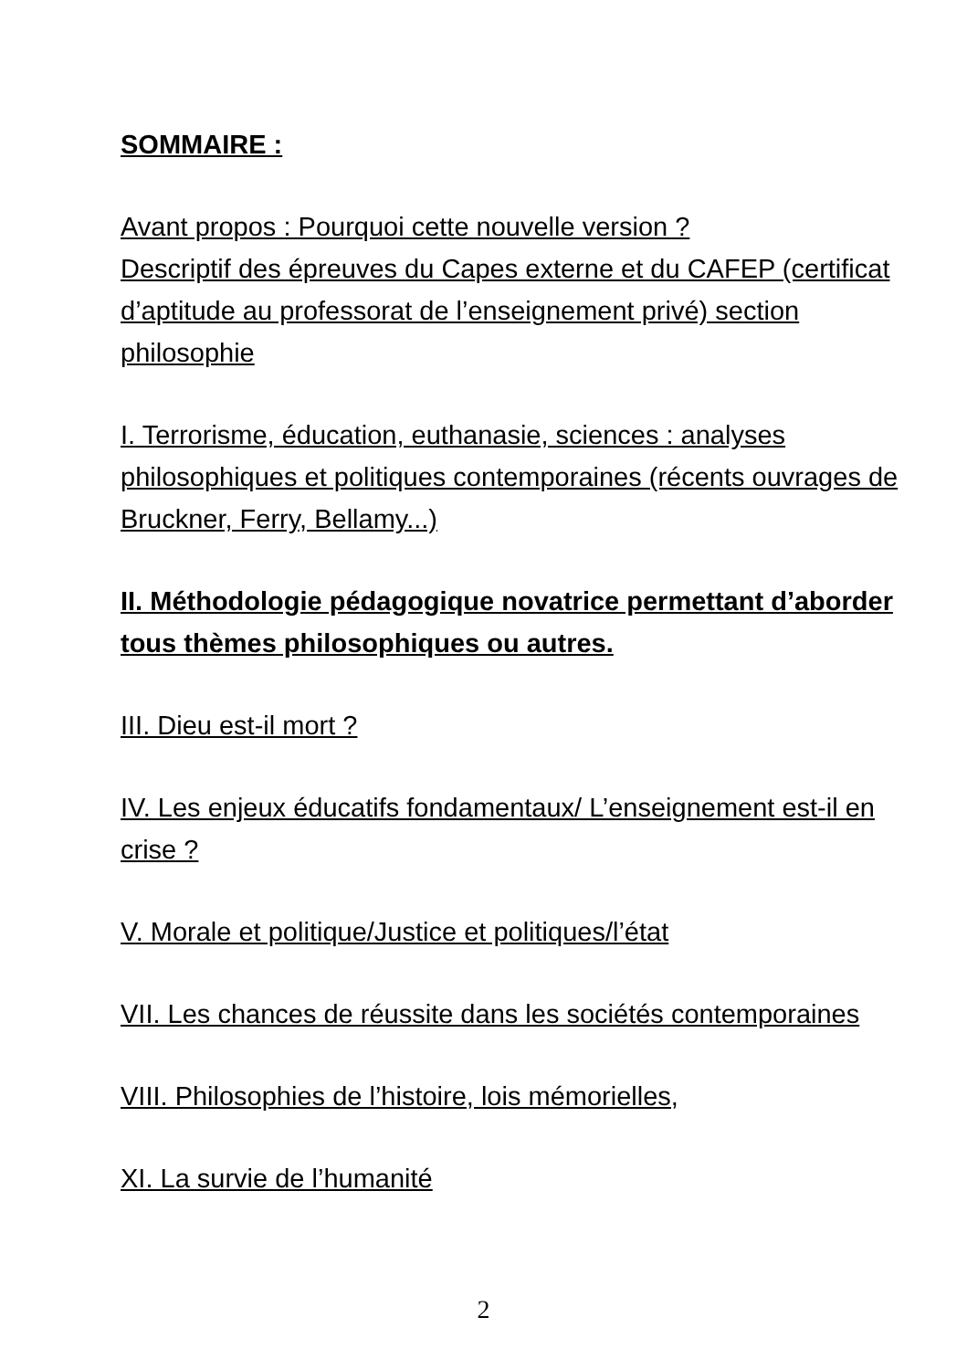SOMMAIRE :
Avant propos : Pourquoi cette nouvelle version ?
Descriptif des épreuves du Capes externe et du CAFEP (certificat d’aptitude au professorat de l’enseignement privé) section philosophie
I. Terrorisme, éducation, euthanasie, sciences : analyses philosophiques et politiques contemporaines (récents ouvrages de Bruckner, Ferry, Bellamy...)
II. Méthodologie pédagogique novatrice permettant d’aborder tous thèmes philosophiques ou autres.
III. Dieu est-il mort ?
IV. Les enjeux éducatifs fondamentaux/ L’enseignement est-il en crise ?
V. Morale et politique/Justice et politiques/l’état
VII. Les chances de réussite dans les sociétés contemporaines
VIII. Philosophies de l’histoire, lois mémorielles,
XI. La survie de l’humanité
2